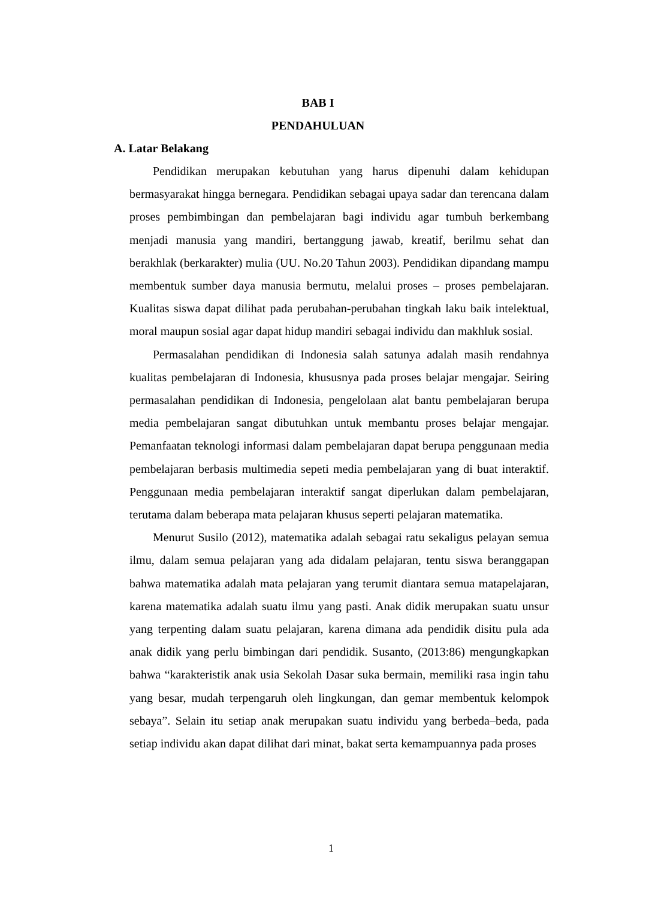BAB I
PENDAHULUAN
A. Latar Belakang
Pendidikan merupakan kebutuhan yang harus dipenuhi dalam kehidupan bermasyarakat hingga bernegara. Pendidikan sebagai upaya sadar dan terencana dalam proses pembimbingan dan pembelajaran bagi individu agar tumbuh berkembang menjadi manusia yang mandiri, bertanggung jawab, kreatif, berilmu sehat dan berakhlak (berkarakter) mulia (UU. No.20 Tahun 2003). Pendidikan dipandang mampu membentuk sumber daya manusia bermutu, melalui proses – proses pembelajaran. Kualitas siswa dapat dilihat pada perubahan-perubahan tingkah laku baik intelektual, moral maupun sosial agar dapat hidup mandiri sebagai individu dan makhluk sosial.
Permasalahan pendidikan di Indonesia salah satunya adalah masih rendahnya kualitas pembelajaran di Indonesia, khususnya pada proses belajar mengajar. Seiring permasalahan pendidikan di Indonesia, pengelolaan alat bantu pembelajaran berupa media pembelajaran sangat dibutuhkan untuk membantu proses belajar mengajar. Pemanfaatan teknologi informasi dalam pembelajaran dapat berupa penggunaan media pembelajaran berbasis multimedia sepeti media pembelajaran yang di buat interaktif. Penggunaan media pembelajaran interaktif sangat diperlukan dalam pembelajaran, terutama dalam beberapa mata pelajaran khusus seperti pelajaran matematika.
Menurut Susilo (2012), matematika adalah sebagai ratu sekaligus pelayan semua ilmu, dalam semua pelajaran yang ada didalam pelajaran, tentu siswa beranggapan bahwa matematika adalah mata pelajaran yang terumit diantara semua matapelajaran, karena matematika adalah suatu ilmu yang pasti. Anak didik merupakan suatu unsur yang terpenting dalam suatu pelajaran, karena dimana ada pendidik disitu pula ada anak didik yang perlu bimbingan dari pendidik. Susanto, (2013:86) mengungkapkan bahwa “karakteristik anak usia Sekolah Dasar suka bermain, memiliki rasa ingin tahu yang besar, mudah terpengaruh oleh lingkungan, dan gemar membentuk kelompok sebaya”. Selain itu setiap anak merupakan suatu individu yang berbeda–beda, pada setiap individu akan dapat dilihat dari minat, bakat serta kemampuannya pada proses
1